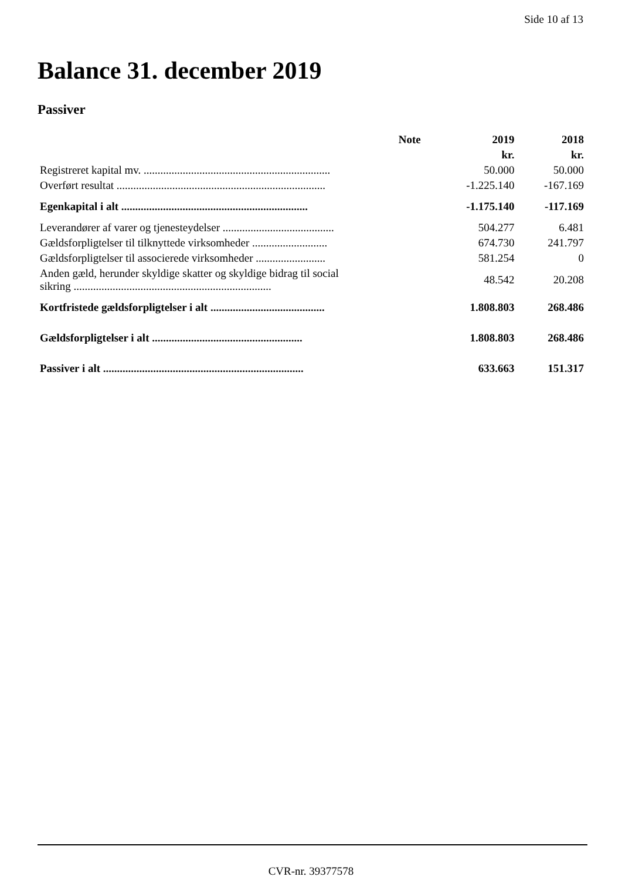Side 10 af 13
Balance 31. december 2019
Passiver
| | Note | 2019 | 2018 |
| --- | --- | --- | --- |
| | | kr. | kr. |
| Registreret kapital mv. ................................................................... | | 50.000 | 50.000 |
| Overført resultat ........................................................................... | | -1.225.140 | -167.169 |
| Egenkapital i alt ................................................................... | | -1.175.140 | -117.169 |
| Leverandører af varer og tjenesteydelser ........................................ | | 504.277 | 6.481 |
| Gældsforpligtelser til tilknyttede virksomheder ........................... | | 674.730 | 241.797 |
| Gældsforpligtelser til associerede virksomheder ......................... | | 581.254 | 0 |
| Anden gæld, herunder skyldige skatter og skyldige bidrag til social sikring ....................................................................... | | 48.542 | 20.208 |
| Kortfristede gældsforpligtelser i alt ......................................... | | 1.808.803 | 268.486 |
| Gældsforpligtelser i alt ...................................................... | | 1.808.803 | 268.486 |
| Passiver i alt ........................................................................ | | 633.663 | 151.317 |
CVR-nr. 39377578